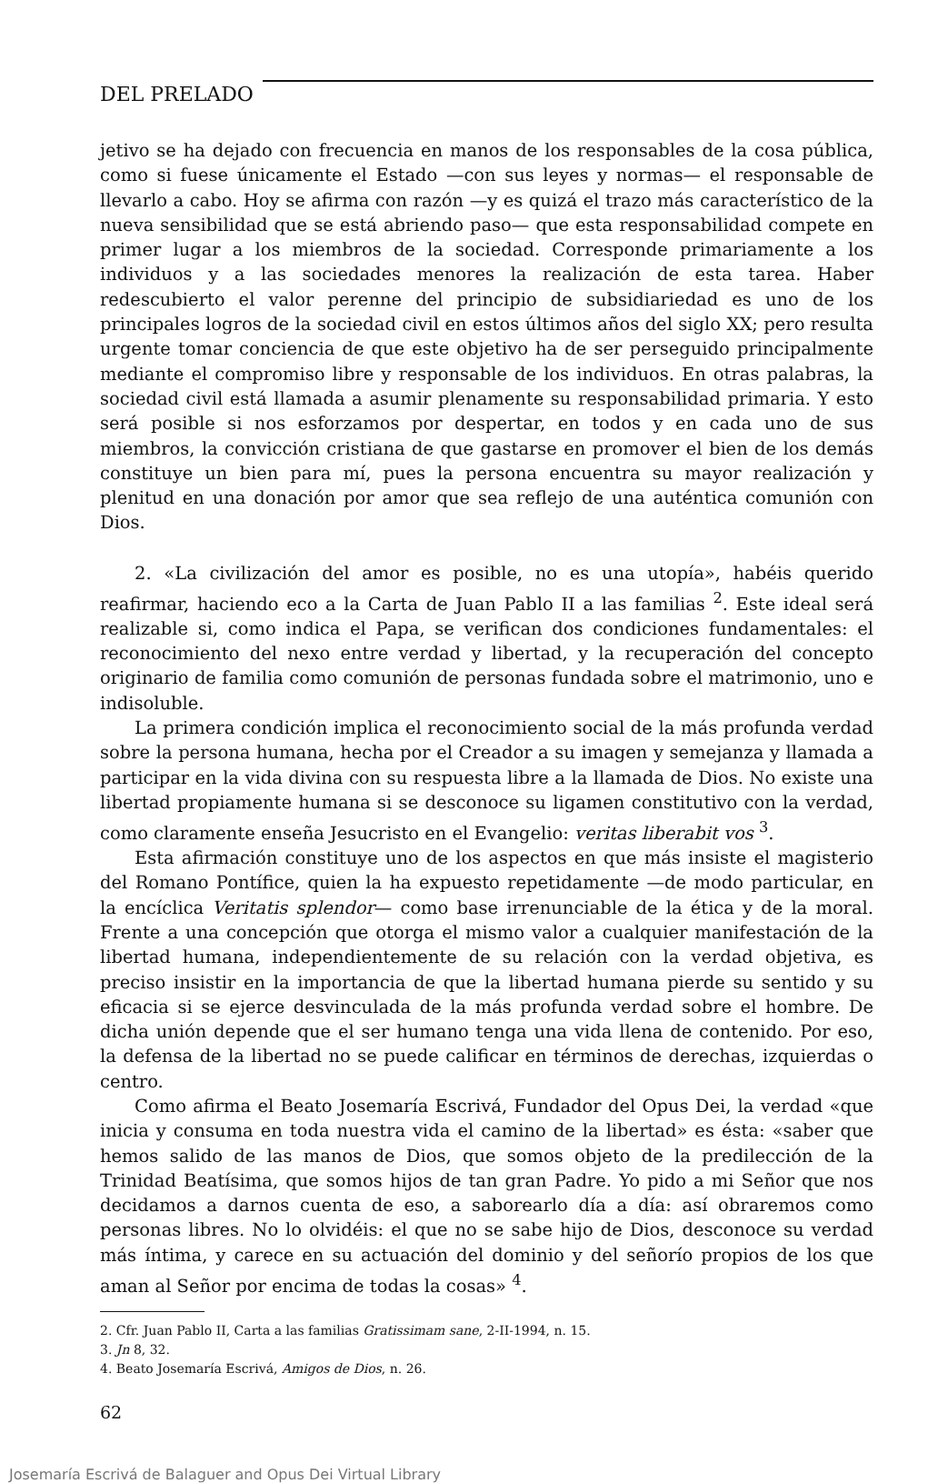DEL PRELADO
jetivo se ha dejado con frecuencia en manos de los responsables de la cosa pública, como si fuese únicamente el Estado —con sus leyes y normas— el responsable de llevarlo a cabo. Hoy se afirma con razón —y es quizá el trazo más característico de la nueva sensibilidad que se está abriendo paso— que esta responsabilidad compete en primer lugar a los miembros de la sociedad. Corresponde primariamente a los individuos y a las sociedades menores la realización de esta tarea. Haber redescubierto el valor perenne del principio de subsidiariedad es uno de los principales logros de la sociedad civil en estos últimos años del siglo XX; pero resulta urgente tomar conciencia de que este objetivo ha de ser perseguido principalmente mediante el compromiso libre y responsable de los individuos. En otras palabras, la sociedad civil está llamada a asumir plenamente su responsabilidad primaria. Y esto será posible si nos esforzamos por despertar, en todos y en cada uno de sus miembros, la convicción cristiana de que gastarse en promover el bien de los demás constituye un bien para mí, pues la persona encuentra su mayor realización y plenitud en una donación por amor que sea reflejo de una auténtica comunión con Dios.
2. «La civilización del amor es posible, no es una utopía», habéis querido reafirmar, haciendo eco a la Carta de Juan Pablo II a las familias <sup>2</sup>. Este ideal será realizable si, como indica el Papa, se verifican dos condiciones fundamentales: el reconocimiento del nexo entre verdad y libertad, y la recuperación del concepto originario de familia como comunión de personas fundada sobre el matrimonio, uno e indisoluble.
La primera condición implica el reconocimiento social de la más profunda verdad sobre la persona humana, hecha por el Creador a su imagen y semejanza y llamada a participar en la vida divina con su respuesta libre a la llamada de Dios. No existe una libertad propiamente humana si se desconoce su ligamen constitutivo con la verdad, como claramente enseña Jesucristo en el Evangelio: veritas liberabit vos <sup>3</sup>.
Esta afirmación constituye uno de los aspectos en que más insiste el magisterio del Romano Pontífice, quien la ha expuesto repetidamente —de modo particular, en la encíclica Veritatis splendor— como base irrenunciable de la ética y de la moral. Frente a una concepción que otorga el mismo valor a cualquier manifestación de la libertad humana, independientemente de su relación con la verdad objetiva, es preciso insistir en la importancia de que la libertad humana pierde su sentido y su eficacia si se ejerce desvinculada de la más profunda verdad sobre el hombre. De dicha unión depende que el ser humano tenga una vida llena de contenido. Por eso, la defensa de la libertad no se puede calificar en términos de derechas, izquierdas o centro.
Como afirma el Beato Josemaría Escrivá, Fundador del Opus Dei, la verdad «que inicia y consuma en toda nuestra vida el camino de la libertad» es ésta: «saber que hemos salido de las manos de Dios, que somos objeto de la predilección de la Trinidad Beatísima, que somos hijos de tan gran Padre. Yo pido a mi Señor que nos decidamos a darnos cuenta de eso, a saborearlo día a día: así obraremos como personas libres. No lo olvidéis: el que no se sabe hijo de Dios, desconoce su verdad más íntima, y carece en su actuación del dominio y del señorío propios de los que aman al Señor por encima de todas la cosas» <sup>4</sup>.
2. Cfr. Juan Pablo II, Carta a las familias Gratissimam sane, 2-II-1994, n. 15.
3. Jn 8, 32.
4. Beato Josemaría Escrivá, Amigos de Dios, n. 26.
62
Josemaría Escrivá de Balaguer and Opus Dei Virtual Library